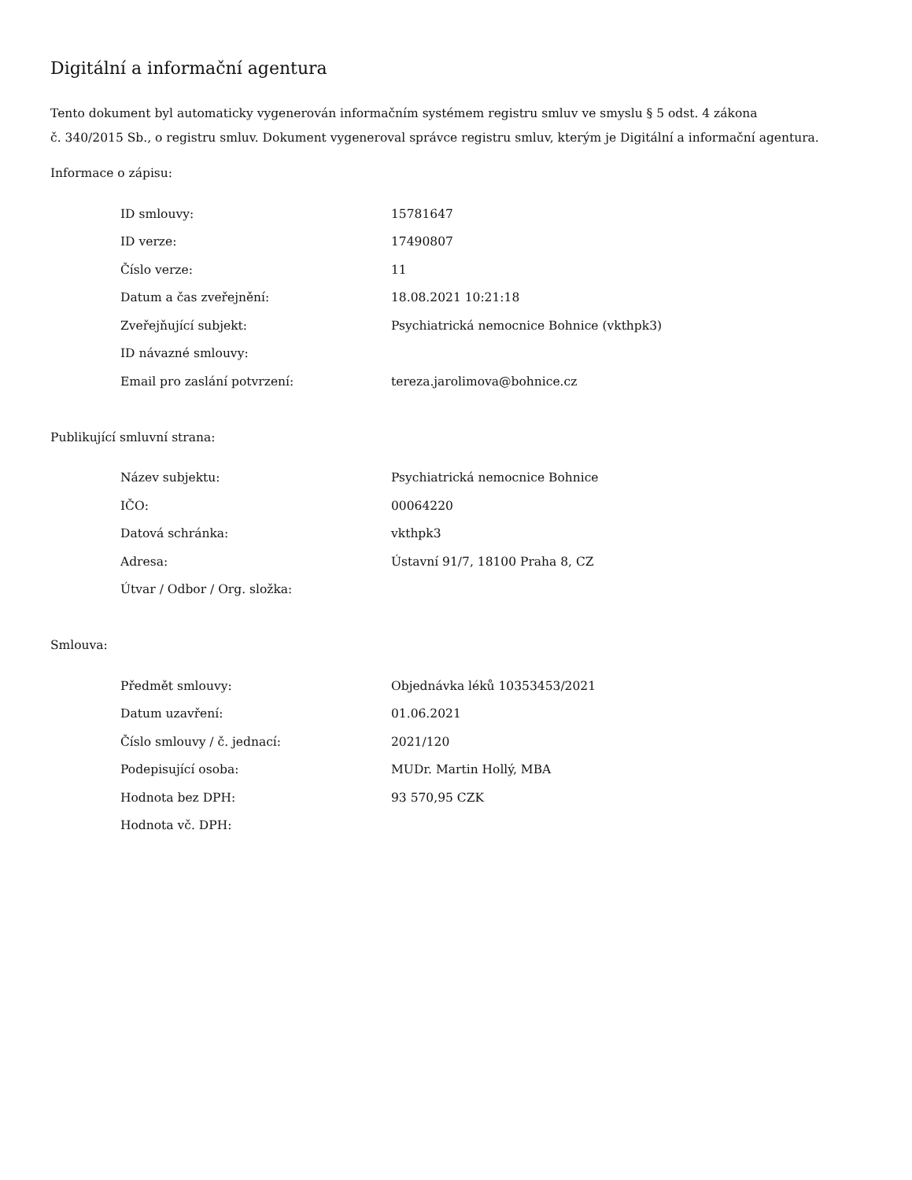Digitální a informační agentura
Tento dokument byl automaticky vygenerován informačním systémem registru smluv ve smyslu § 5 odst. 4 zákona
č. 340/2015 Sb., o registru smluv. Dokument vygeneroval správce registru smluv, kterým je Digitální a informační agentura.
Informace o zápisu:
| ID smlouvy: | 15781647 |
| ID verze: | 17490807 |
| Číslo verze: | 11 |
| Datum a čas zveřejnění: | 18.08.2021 10:21:18 |
| Zveřejňující subjekt: | Psychiatrická nemocnice Bohnice (vkthpk3) |
| ID návazné smlouvy: | |
| Email pro zaslání potvrzení: | tereza.jarolimova@bohnice.cz |
Publikující smluvní strana:
| Název subjektu: | Psychiatrická nemocnice Bohnice |
| IČO: | 00064220 |
| Datová schránka: | vkthpk3 |
| Adresa: | Ústavní 91/7, 18100 Praha 8, CZ |
| Útvar / Odbor / Org. složka: | |
Smlouva:
| Předmět smlouvy: | Objednávka léků 10353453/2021 |
| Datum uzavření: | 01.06.2021 |
| Číslo smlouvy / č. jednací: | 2021/120 |
| Podepisující osoba: | MUDr. Martin Hollý, MBA |
| Hodnota bez DPH: | 93 570,95 CZK |
| Hodnota vč. DPH: | |